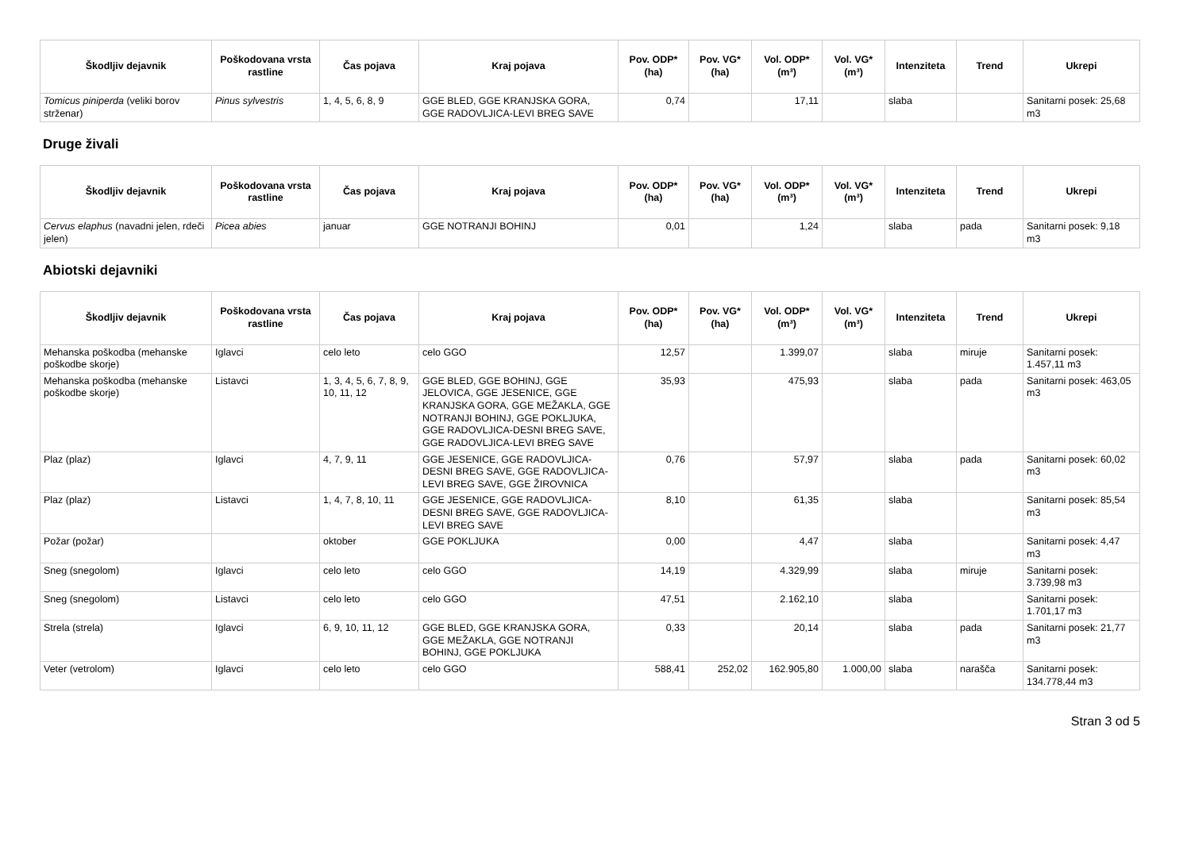| Škodljiv dejavnik | Poškodovana vrsta rastline | Čas pojava | Kraj pojava | Pov. ODP* (ha) | Pov. VG* (ha) | Vol. ODP* (m³) | Vol. VG* (m³) | Intenziteta | Trend | Ukrepi |
| --- | --- | --- | --- | --- | --- | --- | --- | --- | --- | --- |
| Tomicus piniperda (veliki borov strženar) | Pinus sylvestris | 1, 4, 5, 6, 8, 9 | GGE BLED, GGE KRANJSKA GORA, GGE RADOVLJICA-LEVI BREG SAVE | 0,74 | | 17,11 | | slaba | | Sanitarni posek: 25,68 m3 |
Druge živali
| Škodljiv dejavnik | Poškodovana vrsta rastline | Čas pojava | Kraj pojava | Pov. ODP* (ha) | Pov. VG* (ha) | Vol. ODP* (m³) | Vol. VG* (m³) | Intenziteta | Trend | Ukrepi |
| --- | --- | --- | --- | --- | --- | --- | --- | --- | --- | --- |
| Cervus elaphus (navadni jelen, rdeči jelen) | Picea abies | januar | GGE NOTRANJI BOHINJ | 0,01 | | 1,24 | | slaba | pada | Sanitarni posek: 9,18 m3 |
Abiotski dejavniki
| Škodljiv dejavnik | Poškodovana vrsta rastline | Čas pojava | Kraj pojava | Pov. ODP* (ha) | Pov. VG* (ha) | Vol. ODP* (m³) | Vol. VG* (m³) | Intenziteta | Trend | Ukrepi |
| --- | --- | --- | --- | --- | --- | --- | --- | --- | --- | --- |
| Mehanska poškodba (mehanske poškodbe skorje) | Iglavci | celo leto | celo GGO | 12,57 | | 1.399,07 | | slaba | miruje | Sanitarni posek: 1.457,11 m3 |
| Mehanska poškodba (mehanske poškodbe skorje) | Listavci | 1, 3, 4, 5, 6, 7, 8, 9, 10, 11, 12 | GGE BLED, GGE BOHINJ, GGE JELOVICA, GGE JESENICE, GGE KRANJSKA GORA, GGE MEŽAKLA, GGE NOTRANJI BOHINJ, GGE POKLJUKA, GGE RADOVLJICA-DESNI BREG SAVE, GGE RADOVLJICA-LEVI BREG SAVE | 35,93 | | 475,93 | | slaba | pada | Sanitarni posek: 463,05 m3 |
| Plaz (plaz) | Iglavci | 4, 7, 9, 11 | GGE JESENICE, GGE RADOVLJICA-DESNI BREG SAVE, GGE RADOVLJICA-LEVI BREG SAVE, GGE ŽIROVNICA | 0,76 | | 57,97 | | slaba | pada | Sanitarni posek: 60,02 m3 |
| Plaz (plaz) | Listavci | 1, 4, 7, 8, 10, 11 | GGE JESENICE, GGE RADOVLJICA-DESNI BREG SAVE, GGE RADOVLJICA-LEVI BREG SAVE | 8,10 | | 61,35 | | slaba | | Sanitarni posek: 85,54 m3 |
| Požar (požar) | | oktober | GGE POKLJUKA | 0,00 | | 4,47 | | slaba | | Sanitarni posek: 4,47 m3 |
| Sneg (snegolom) | Iglavci | celo leto | celo GGO | 14,19 | | 4.329,99 | | slaba | miruje | Sanitarni posek: 3.739,98 m3 |
| Sneg (snegolom) | Listavci | celo leto | celo GGO | 47,51 | | 2.162,10 | | slaba | | Sanitarni posek: 1.701,17 m3 |
| Strela (strela) | Iglavci | 6, 9, 10, 11, 12 | GGE BLED, GGE KRANJSKA GORA, GGE MEŽAKLA, GGE NOTRANJI BOHINJ, GGE POKLJUKA | 0,33 | | 20,14 | | slaba | pada | Sanitarni posek: 21,77 m3 |
| Veter (vetrolom) | Iglavci | celo leto | celo GGO | 588,41 | 252,02 | 162.905,80 | 1.000,00 | slaba | narašča | Sanitarni posek: 134.778,44 m3 |
Stran 3 od 5